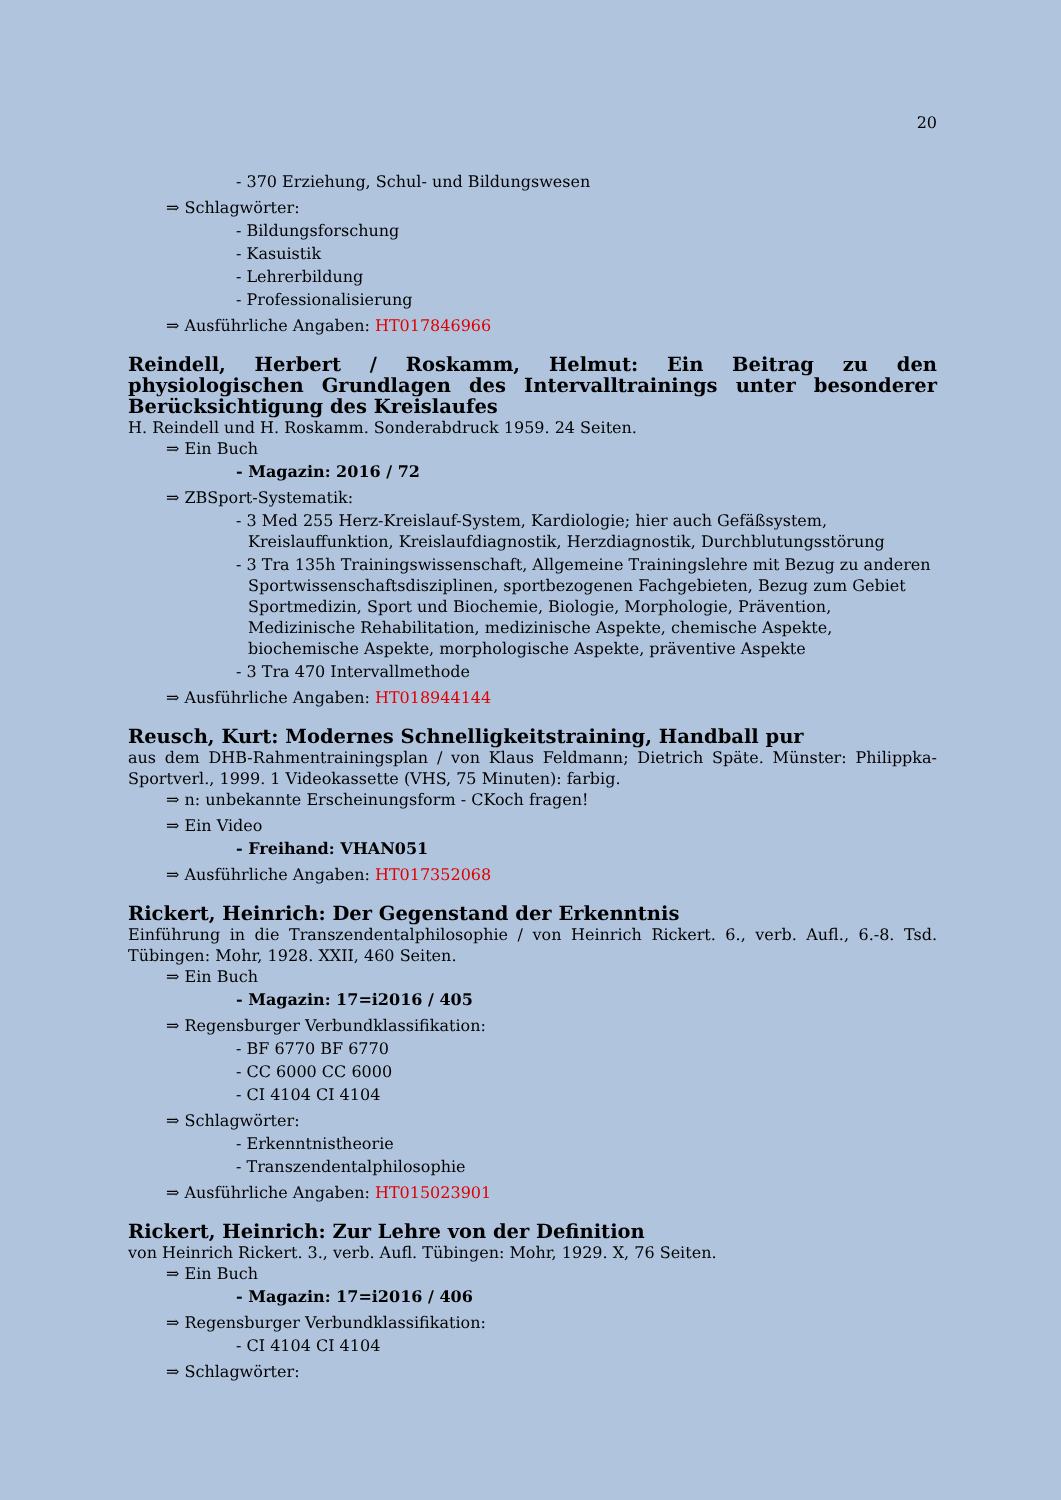20
- 370 Erziehung, Schul- und Bildungswesen
⇒ Schlagwörter:
- Bildungsforschung
- Kasuistik
- Lehrerbildung
- Professionalisierung
⇒ Ausführliche Angaben: HT017846966
Reindell, Herbert / Roskamm, Helmut: Ein Beitrag zu den physiologischen Grundlagen des Intervalltrainings unter besonderer Berücksichtigung des Kreislaufes
H. Reindell und H. Roskamm. Sonderabdruck 1959. 24 Seiten.
⇒ Ein Buch
- Magazin: 2016 / 72
⇒ ZBSport-Systematik:
- 3 Med 255 Herz-Kreislauf-System, Kardiologie; hier auch Gefäßsystem, Kreislauffunktion, Kreislaufdiagnostik, Herzdiagnostik, Durchblutungsstörung
- 3 Tra 135h Trainingswissenschaft, Allgemeine Trainingslehre mit Bezug zu anderen Sportwissenschaftsdisziplinen, sportbezogenen Fachgebieten, Bezug zum Gebiet Sportmedizin, Sport und Biochemie, Biologie, Morphologie, Prävention, Medizinische Rehabilitation, medizinische Aspekte, chemische Aspekte, biochemische Aspekte, morphologische Aspekte, präventive Aspekte
- 3 Tra 470 Intervallmethode
⇒ Ausführliche Angaben: HT018944144
Reusch, Kurt: Modernes Schnelligkeitstraining, Handball pur
aus dem DHB-Rahmentrainingsplan / von Klaus Feldmann; Dietrich Späte. Münster: Philippka-Sportverl., 1999. 1 Videokassette (VHS, 75 Minuten): farbig.
⇒ n: unbekannte Erscheinungsform - CKoch fragen!
⇒ Ein Video
- Freihand: VHAN051
⇒ Ausführliche Angaben: HT017352068
Rickert, Heinrich: Der Gegenstand der Erkenntnis
Einführung in die Transzendentalphilosophie / von Heinrich Rickert. 6., verb. Aufl., 6.-8. Tsd. Tübingen: Mohr, 1928. XXII, 460 Seiten.
⇒ Ein Buch
- Magazin: 17=i2016 / 405
⇒ Regensburger Verbundklassifikation:
- BF 6770 BF 6770
- CC 6000 CC 6000
- CI 4104 CI 4104
⇒ Schlagwörter:
- Erkenntnistheorie
- Transzendentalphilosophie
⇒ Ausführliche Angaben: HT015023901
Rickert, Heinrich: Zur Lehre von der Definition
von Heinrich Rickert. 3., verb. Aufl. Tübingen: Mohr, 1929. X, 76 Seiten.
⇒ Ein Buch
- Magazin: 17=i2016 / 406
⇒ Regensburger Verbundklassifikation:
- CI 4104 CI 4104
⇒ Schlagwörter: